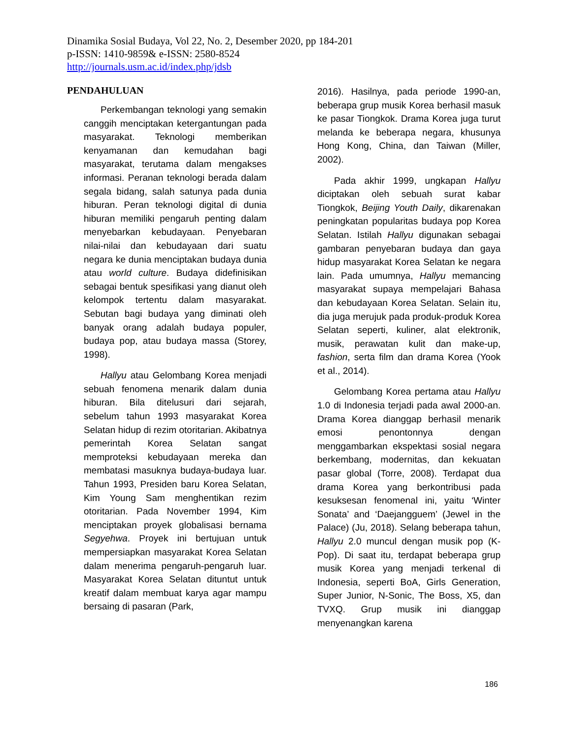Dinamika Sosial Budaya, Vol 22, No. 2, Desember 2020, pp 184-201
p-ISSN: 1410-9859& e-ISSN: 2580-8524
http://journals.usm.ac.id/index.php/jdsb
PENDAHULUAN
Perkembangan teknologi yang semakin canggih menciptakan ketergantungan pada masyarakat. Teknologi memberikan kenyamanan dan kemudahan bagi masyarakat, terutama dalam mengakses informasi. Peranan teknologi berada dalam segala bidang, salah satunya pada dunia hiburan. Peran teknologi digital di dunia hiburan memiliki pengaruh penting dalam menyebarkan kebudayaan. Penyebaran nilai-nilai dan kebudayaan dari suatu negara ke dunia menciptakan budaya dunia atau world culture. Budaya didefinisikan sebagai bentuk spesifikasi yang dianut oleh kelompok tertentu dalam masyarakat. Sebutan bagi budaya yang diminati oleh banyak orang adalah budaya populer, budaya pop, atau budaya massa (Storey, 1998).
Hallyu atau Gelombang Korea menjadi sebuah fenomena menarik dalam dunia hiburan. Bila ditelusuri dari sejarah, sebelum tahun 1993 masyarakat Korea Selatan hidup di rezim otoritarian. Akibatnya pemerintah Korea Selatan sangat memproteksi kebudayaan mereka dan membatasi masuknya budaya-budaya luar. Tahun 1993, Presiden baru Korea Selatan, Kim Young Sam menghentikan rezim otoritarian. Pada November 1994, Kim menciptakan proyek globalisasi bernama Segyehwa. Proyek ini bertujuan untuk mempersiapkan masyarakat Korea Selatan dalam menerima pengaruh-pengaruh luar. Masyarakat Korea Selatan dituntut untuk kreatif dalam membuat karya agar mampu bersaing di pasaran (Park,
2016). Hasilnya, pada periode 1990-an, beberapa grup musik Korea berhasil masuk ke pasar Tiongkok. Drama Korea juga turut melanda ke beberapa negara, khusunya Hong Kong, China, dan Taiwan (Miller, 2002).
Pada akhir 1999, ungkapan Hallyu diciptakan oleh sebuah surat kabar Tiongkok, Beijing Youth Daily, dikarenakan peningkatan popularitas budaya pop Korea Selatan. Istilah Hallyu digunakan sebagai gambaran penyebaran budaya dan gaya hidup masyarakat Korea Selatan ke negara lain. Pada umumnya, Hallyu memancing masyarakat supaya mempelajari Bahasa dan kebudayaan Korea Selatan. Selain itu, dia juga merujuk pada produk-produk Korea Selatan seperti, kuliner, alat elektronik, musik, perawatan kulit dan make-up, fashion, serta film dan drama Korea (Yook et al., 2014).
Gelombang Korea pertama atau Hallyu 1.0 di Indonesia terjadi pada awal 2000-an. Drama Korea dianggap berhasil menarik emosi penontonnya dengan menggambarkan ekspektasi sosial negara berkembang, modernitas, dan kekuatan pasar global (Torre, 2008). Terdapat dua drama Korea yang berkontribusi pada kesuksesan fenomenal ini, yaitu ‘Winter Sonata’ and ‘Daejangguem’ (Jewel in the Palace) (Ju, 2018). Selang beberapa tahun, Hallyu 2.0 muncul dengan musik pop (K-Pop). Di saat itu, terdapat beberapa grup musik Korea yang menjadi terkenal di Indonesia, seperti BoA, Girls Generation, Super Junior, N-Sonic, The Boss, X5, dan TVXQ. Grup musik ini dianggap menyenangkan karena
186